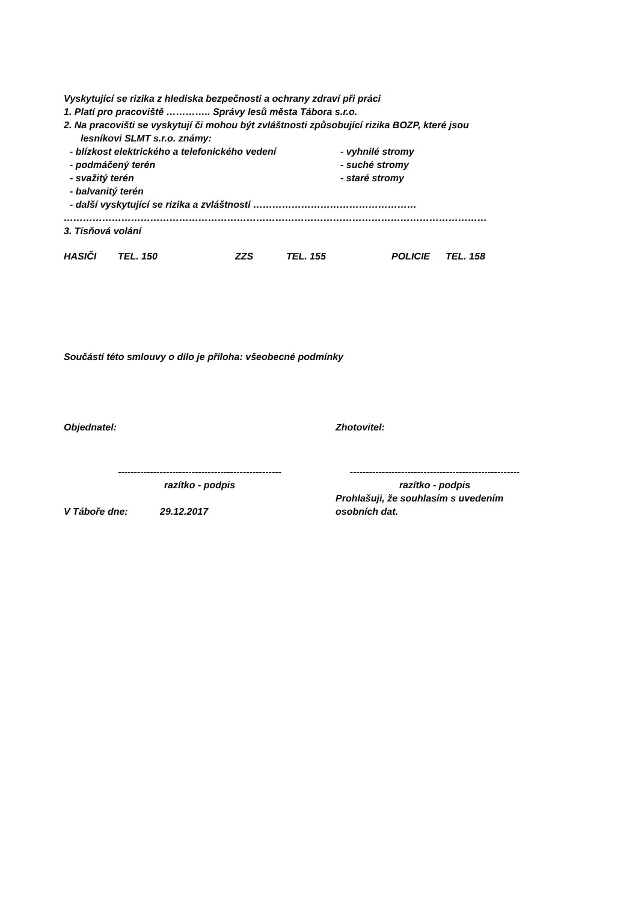Vyskytující se rizika z hlediska bezpečnosti a ochrany zdraví při práci
1. Platí pro pracoviště ………….. Správy lesů města Tábora s.r.o.
2. Na pracovišti se vyskytují či mohou být zvláštnosti způsobující rizika BOZP, které jsou
lesníkovi SLMT s.r.o. známy:
- blízkost elektrického a telefonického vedení - vyhnilé stromy
- podmáčený terén - suché stromy
- svažitý terén - staré stromy
- balvanitý terén
- další vyskytující se rizika a zvláštnosti ……………………………………………
……………………………………………………………………………………………………………………
3. Tísňová volání
HASIČI TEL. 150 ZZS TEL. 155 POLICIE TEL. 158
Součástí této smlouvy o dílo je příloha: všeobecné podmínky
Objednatel: Zhotovitel:
---------------------------------------------------
razítko - podpis
V Táboře dne: 29.12.2017
-----------------------------------------------------
razítko - podpis
Prohlašuji, že souhlasím s uvedením osobních dat.